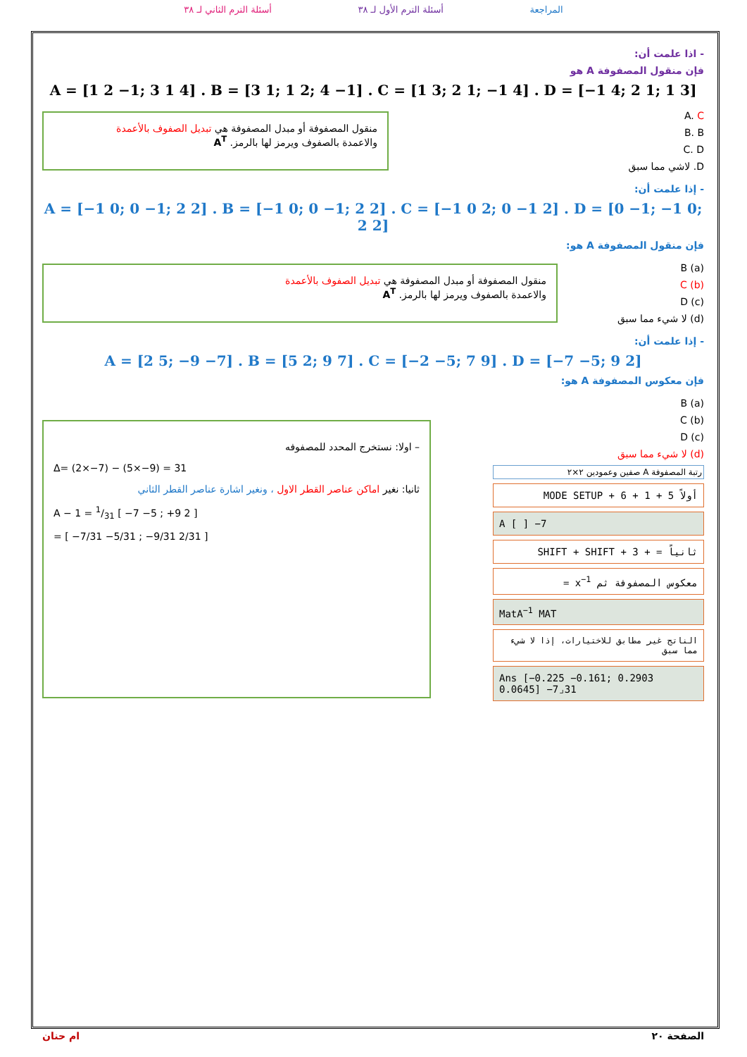المراجعة أسئلة الترم الأول لـ ٣٨ أسئلة الترم الثاني لـ ٣٨
- اذا علمت أن:
فإن منقول المصفوفة A هو
A = [1 2 −1; 3 1 4] . B = [3 1; 1 2; 4 −1] . C = [1 3; 2 1; −1 4] . D = [−1 4; 2 1; 1 3]
منقول المصفوفة أو مبدل المصفوفة هي تبديل الصفوف بالأعمدة
والاعمدة بالصفوف ويرمز لها بالرمز. A<sup>T</sup>
A. C
B. B
C. D
D. لاشي مما سبق
- إذا علمت أن:
A = [−1 0; 0 −1; 2 2] . B = [−1 0; 0 −1; 2 2] . C = [−1 0 2; 0 −1 2] . D = [0 −1; −1 0; 2 2]
فإن منقول المصفوفة A هو:
منقول المصفوفة أو مبدل المصفوفة هي تبديل الصفوف بالأعمدة
والاعمدة بالصفوف ويرمز لها بالرمز. A<sup>T</sup>
(a) B
(b) C
(c) D
(d) لا شيء مما سبق
- إذا علمت أن:
A = [2 5; −9 −7] . B = [5 2; 9 7] . C = [−2 −5; 7 9] . D = [−7 −5; 9 2]
فإن معكوس المصفوفة A هو:
– اولا: نستخرج المحدد للمصفوفه
Δ= (2×−7) − (5×−9) = 31
ثانيا: نغير اماكن عناصر القطر الاول ، ونغير اشارة عناصر القطر الثاني
A − 1 = 1/31 [ −7 −5 ; +9 2 ]
= [ −7/31 −5/31 ; −9/31 2/31 ]
(a) B
(b) C
(c) D
(d) لا شيء مما سبق
رتبة المصفوفة A صفين وعمودين ٢×٢
أولاً MODE SETUP + 6 + 1 + 5
A [ ] −7
ثانياً = + SHIFT + SHIFT + 3
معكوس المصفوفة ثم x<sup>−1</sup> =
MatA<sup>−1</sup> MAT
الناتج غير مطابق للاختيارات، إذا لا شيء مما سبق
Ans [−0.225 −0.161; 0.2903 0.0645] −7⌟31
الصفحة ٢٠ ام حنان